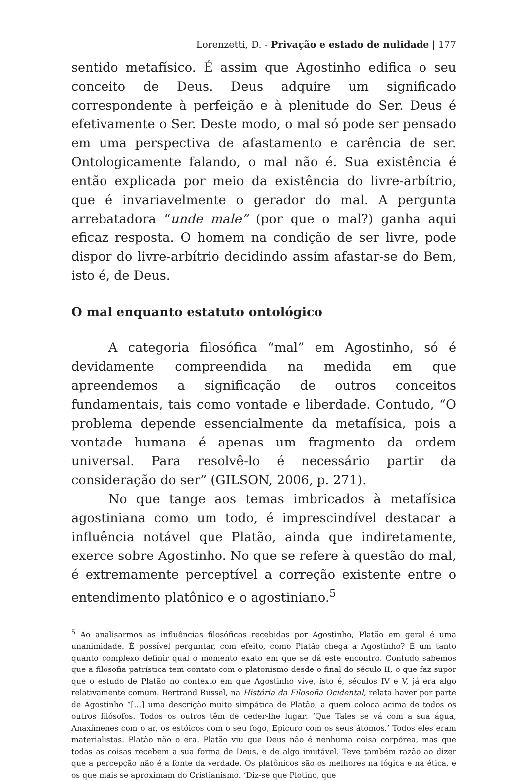Lorenzetti, D. - Privação e estado de nulidade | 177
sentido metafísico. É assim que Agostinho edifica o seu conceito de Deus. Deus adquire um significado correspondente à perfeição e à plenitude do Ser. Deus é efetivamente o Ser. Deste modo, o mal só pode ser pensado em uma perspectiva de afastamento e carência de ser. Ontologicamente falando, o mal não é. Sua existência é então explicada por meio da existência do livre-arbítrio, que é invariavelmente o gerador do mal. A pergunta arrebatadora “unde male” (por que o mal?) ganha aqui eficaz resposta. O homem na condição de ser livre, pode dispor do livre-arbítrio decidindo assim afastar-se do Bem, isto é, de Deus.
O mal enquanto estatuto ontológico
A categoria filosófica “mal” em Agostinho, só é devidamente compreendida na medida em que apreendemos a significação de outros conceitos fundamentais, tais como vontade e liberdade. Contudo, “O problema depende essencialmente da metafísica, pois a vontade humana é apenas um fragmento da ordem universal. Para resolvê-lo é necessário partir da consideração do ser” (GILSON, 2006, p. 271).
No que tange aos temas imbricados à metafísica agostiniana como um todo, é imprescindível destacar a influência notável que Platão, ainda que indiretamente, exerce sobre Agostinho. No que se refere à questão do mal, é extremamente perceptível a correção existente entre o entendimento platônico e o agostiniano.<sup>5</sup>
<sup>5</sup> Ao analisarmos as influências filosóficas recebidas por Agostinho, Platão em geral é uma unanimidade. É possível perguntar, com efeito, como Platão chega a Agostinho? É um tanto quanto complexo definir qual o momento exato em que se dá este encontro. Contudo sabemos que a filosofia patrística tem contato com o platonismo desde o final do século II, o que faz supor que o estudo de Platão no contexto em que Agostinho vive, isto é, séculos IV e V, já era algo relativamente comum. Bertrand Russel, na História da Filosofia Ocidental, relata haver por parte de Agostinho “[...] uma descrição muito simpática de Platão, a quem coloca acima de todos os outros filósofos. Todos os outros têm de ceder-lhe lugar: ‘Que Tales se vá com a sua água, Anaxímenes com o ar, os estóicos com o seu fogo, Epicuro com os seus átomos.’ Todos eles eram materialistas. Platão não o era. Platão viu que Deus não é nenhuma coisa corpórea, mas que todas as coisas recebem a sua forma de Deus, e de algo imutável. Teve também razão ao dizer que a percepção não é a fonte da verdade. Os platônicos são os melhores na lógica e na ética, e os que mais se aproximam do Cristianismo. ‘Diz-se que Plotino, que